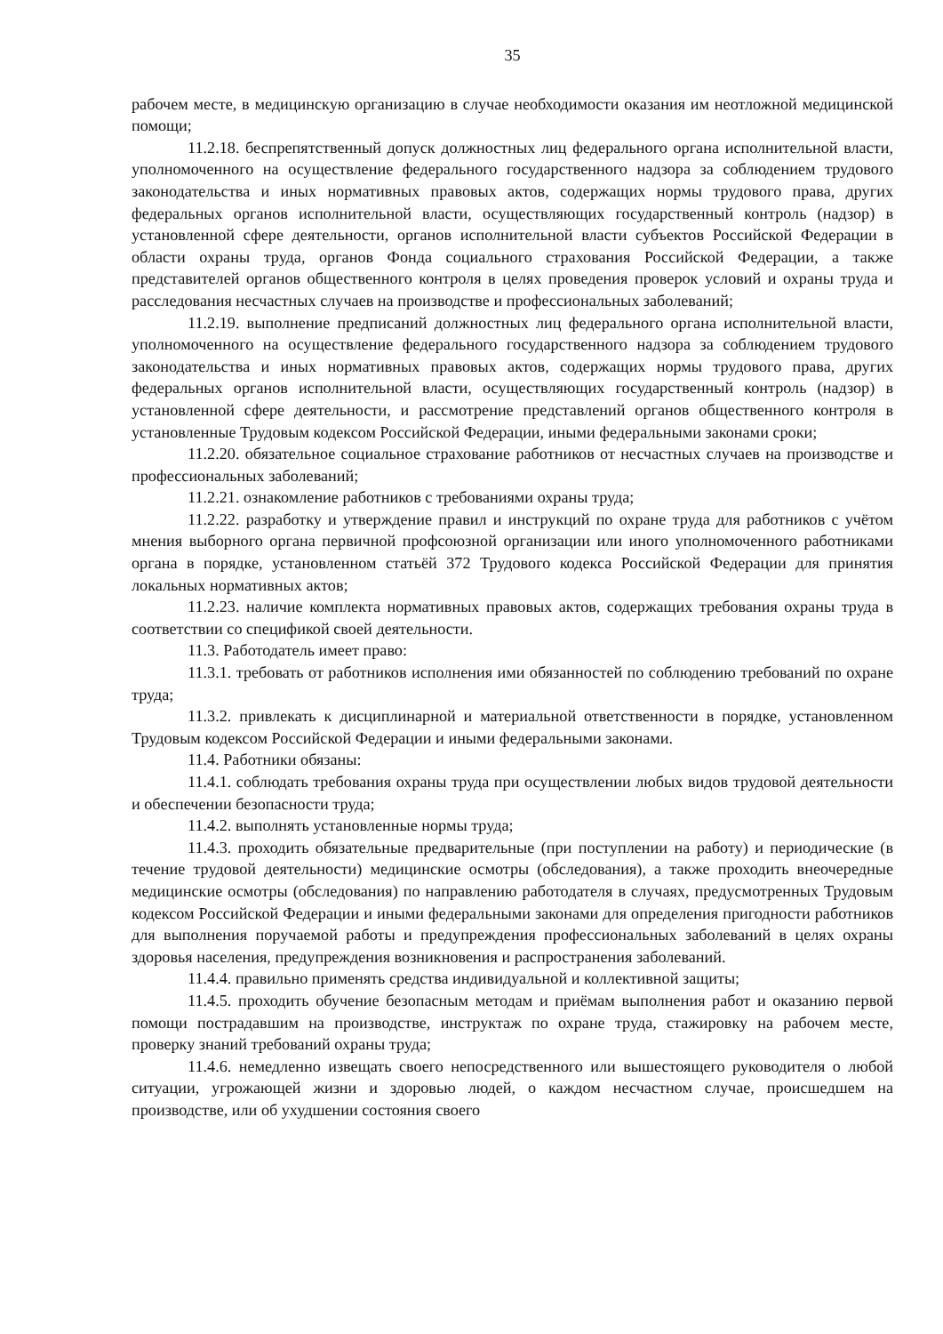35
рабочем месте, в медицинскую организацию в случае необходимости оказания им неотложной медицинской помощи;
11.2.18. беспрепятственный допуск должностных лиц федерального органа исполнительной власти, уполномоченного на осуществление федерального государственного надзора за соблюдением трудового законодательства и иных нормативных правовых актов, содержащих нормы трудового права, других федеральных органов исполнительной власти, осуществляющих государственный контроль (надзор) в установленной сфере деятельности, органов исполнительной власти субъектов Российской Федерации в области охраны труда, органов Фонда социального страхования Российской Федерации, а также представителей органов общественного контроля в целях проведения проверок условий и охраны труда и расследования несчастных случаев на производстве и профессиональных заболеваний;
11.2.19. выполнение предписаний должностных лиц федерального органа исполнительной власти, уполномоченного на осуществление федерального государственного надзора за соблюдением трудового законодательства и иных нормативных правовых актов, содержащих нормы трудового права, других федеральных органов исполнительной власти, осуществляющих государственный контроль (надзор) в установленной сфере деятельности, и рассмотрение представлений органов общественного контроля в установленные Трудовым кодексом Российской Федерации, иными федеральными законами сроки;
11.2.20. обязательное социальное страхование работников от несчастных случаев на производстве и профессиональных заболеваний;
11.2.21. ознакомление работников с требованиями охраны труда;
11.2.22. разработку и утверждение правил и инструкций по охране труда для работников с учётом мнения выборного органа первичной профсоюзной организации или иного уполномоченного работниками органа в порядке, установленном статьёй 372 Трудового кодекса Российской Федерации для принятия локальных нормативных актов;
11.2.23. наличие комплекта нормативных правовых актов, содержащих требования охраны труда в соответствии со спецификой своей деятельности.
11.3. Работодатель имеет право:
11.3.1. требовать от работников исполнения ими обязанностей по соблюдению требований по охране труда;
11.3.2. привлекать к дисциплинарной и материальной ответственности в порядке, установленном Трудовым кодексом Российской Федерации и иными федеральными законами.
11.4. Работники обязаны:
11.4.1. соблюдать требования охраны труда при осуществлении любых видов трудовой деятельности и обеспечении безопасности труда;
11.4.2. выполнять установленные нормы труда;
11.4.3. проходить обязательные предварительные (при поступлении на работу) и периодические (в течение трудовой деятельности) медицинские осмотры (обследования), а также проходить внеочередные медицинские осмотры (обследования) по направлению работодателя в случаях, предусмотренных Трудовым кодексом Российской Федерации и иными федеральными законами для определения пригодности работников для выполнения поручаемой работы и предупреждения профессиональных заболеваний в целях охраны здоровья населения, предупреждения возникновения и распространения заболеваний.
11.4.4. правильно применять средства индивидуальной и коллективной защиты;
11.4.5. проходить обучение безопасным методам и приёмам выполнения работ и оказанию первой помощи пострадавшим на производстве, инструктаж по охране труда, стажировку на рабочем месте, проверку знаний требований охраны труда;
11.4.6. немедленно извещать своего непосредственного или вышестоящего руководителя о любой ситуации, угрожающей жизни и здоровью людей, о каждом несчастном случае, происшедшем на производстве, или об ухудшении состояния своего